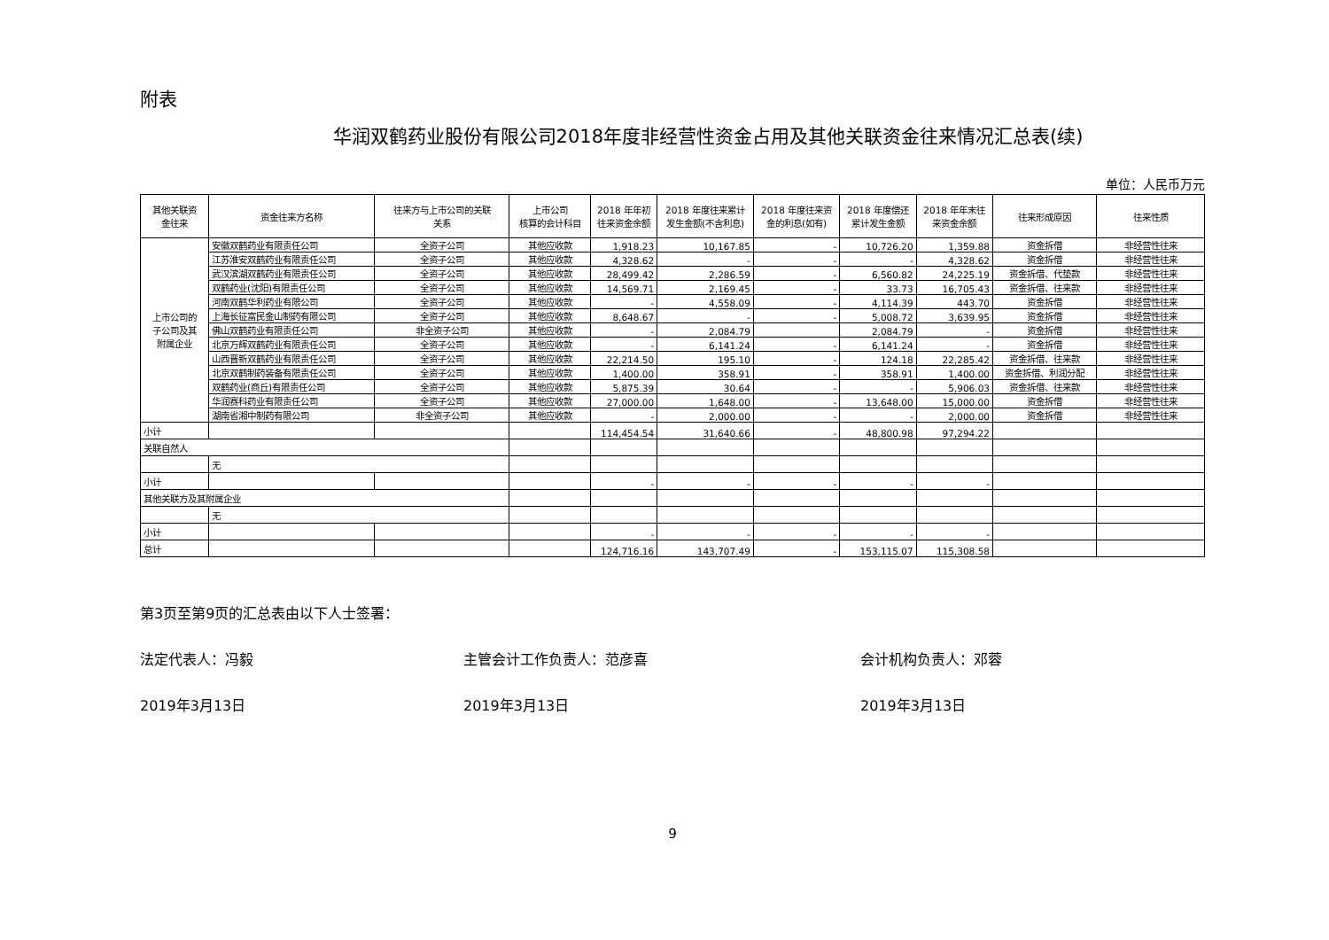附表
华润双鹤药业股份有限公司2018年度非经营性资金占用及其他关联资金往来情况汇总表(续)
单位：人民币万元
| 其他关联资 金往来 | 资金往来方名称 | 往来方与上市公司的关联 关系 | 上市公司 核算的会计科目 | 2018 年年初 往来资金余额 | 2018 年度往来累计 发生金额(不含利息) | 2018 年度往来资 金的利息(如有) | 2018 年度偿还 累计发生金额 | 2018 年年末往 来资金余额 | 往来形成原因 | 往来性质 |
| --- | --- | --- | --- | --- | --- | --- | --- | --- | --- | --- |
| 上市公司的 子公司及其 附属企业 | 安徽双鹤药业有限责任公司 | 全资子公司 | 其他应收款 | 1,918.23 | 10,167.85 | - | 10,726.20 | 1,359.88 | 资金拆借 | 非经营性往来 |
| | 江苏淮安双鹤药业有限责任公司 | 全资子公司 | 其他应收款 | 4,328.62 | - | - | - | 4,328.62 | 资金拆借 | 非经营性往来 |
| | 武汉滨湖双鹤药业有限责任公司 | 全资子公司 | 其他应收款 | 28,499.42 | 2,286.59 | - | 6,560.82 | 24,225.19 | 资金拆借、代垫款 | 非经营性往来 |
| | 双鹤药业(沈阳)有限责任公司 | 全资子公司 | 其他应收款 | 14,569.71 | 2,169.45 | - | 33.73 | 16,705.43 | 资金拆借、往来款 | 非经营性往来 |
| | 河南双鹤华利药业有限公司 | 全资子公司 | 其他应收款 | - | 4,558.09 | - | 4,114.39 | 443.70 | 资金拆借 | 非经营性往来 |
| | 上海长征富民金山制药有限公司 | 全资子公司 | 其他应收款 | 8,648.67 | - | - | 5,008.72 | 3,639.95 | 资金拆借 | 非经营性往来 |
| | 佛山双鹤药业有限责任公司 | 非全资子公司 | 其他应收款 | - | 2,084.79 | | 2,084.79 | - | 资金拆借 | 非经营性往来 |
| | 北京万辉双鹤药业有限责任公司 | 全资子公司 | 其他应收款 | - | 6,141.24 | - | 6,141.24 | - | 资金拆借 | 非经营性往来 |
| | 山西晋新双鹤药业有限责任公司 | 全资子公司 | 其他应收款 | 22,214.50 | 195.10 | - | 124.18 | 22,285.42 | 资金拆借、往来款 | 非经营性往来 |
| | 北京双鹤制药装备有限责任公司 | 全资子公司 | 其他应收款 | 1,400.00 | 358.91 | - | 358.91 | 1,400.00 | 资金拆借、利润分配 | 非经营性往来 |
| | 双鹤药业(商丘)有限责任公司 | 全资子公司 | 其他应收款 | 5,875.39 | 30.64 | - | - | 5,906.03 | 资金拆借、往来款 | 非经营性往来 |
| | 华润赛科药业有限责任公司 | 全资子公司 | 其他应收款 | 27,000.00 | 1,648.00 | - | 13,648.00 | 15,000.00 | 资金拆借 | 非经营性往来 |
| | 湖南省湘中制药有限公司 | 非全资子公司 | 其他应收款 | - | 2,000.00 | - | - | 2,000.00 | 资金拆借 | 非经营性往来 |
| 小计 | | | | 114,454.54 | 31,640.66 | - | 48,800.98 | 97,294.22 | | |
| 关联自然人 | | | | | | | | | | |
| | 无 | | | | | | | | | |
| 小计 | | | | - | - | - | - | - | | |
| 其他关联方及其附属企业 | | | | | | | | | | |
| | 无 | | | | | | | | | |
| 小计 | | | | - | - | - | - | - | | |
| 总计 | | | | 124,716.16 | 143,707.49 | - | 153,115.07 | 115,308.58 | | |
第3页至第9页的汇总表由以下人士签署：
法定代表人：冯毅 主管会计工作负责人：范彦喜 会计机构负责人：邓蓉
2019年3月13日 2019年3月13日 2019年3月13日
9